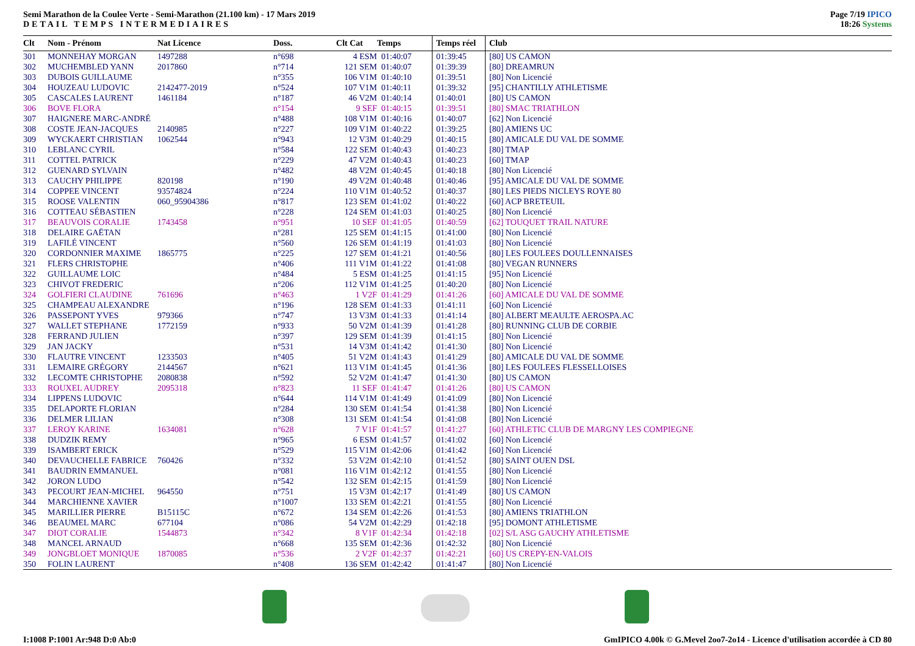Semi Marathon de la Coulee Verte - Semi-Marathon (21.100 km) - 17 Mars 2019
DETAIL TEMPS INTERMEDIAIRES
Page 7/19 IPICO
18:26 Systems
| Clt | Nom - Prénom | Nat Licence | Doss. | Clt Cat | Temps | Temps réel | Club |
| --- | --- | --- | --- | --- | --- | --- | --- |
| 301 | MONNEHAY MORGAN | 1497288 | n°698 | 4 ESM | 01:40:07 | 01:39:45 | [80] US CAMON |
| 302 | MUCHEMBLED YANN | 2017860 | n°714 | 121 SEM | 01:40:07 | 01:39:39 | [80] DREAMRUN |
| 303 | DUBOIS GUILLAUME | | n°355 | 106 V1M | 01:40:10 | 01:39:51 | [80] Non Licencié |
| 304 | HOUZEAU LUDOVIC | 2142477-2019 | n°524 | 107 V1M | 01:40:11 | 01:39:32 | [95] CHANTILLY ATHLETISME |
| 305 | CASCALES LAURENT | 1461184 | n°187 | 46 V2M | 01:40:14 | 01:40:01 | [80] US CAMON |
| 306 | BOVE FLORA | | n°154 | 9 SEF | 01:40:15 | 01:39:51 | [80] SMAC TRIATHLON |
| 307 | HAIGNERE MARC-ANDRÉ | | n°488 | 108 V1M | 01:40:16 | 01:40:07 | [62] Non Licencié |
| 308 | COSTE JEAN-JACQUES | 2140985 | n°227 | 109 V1M | 01:40:22 | 01:39:25 | [80] AMIENS UC |
| 309 | WYCKAERT CHRISTIAN | 1062544 | n°943 | 12 V3M | 01:40:29 | 01:40:15 | [80] AMICALE DU VAL DE SOMME |
| 310 | LEBLANC CYRIL | | n°584 | 122 SEM | 01:40:43 | 01:40:23 | [80] TMAP |
| 311 | COTTEL PATRICK | | n°229 | 47 V2M | 01:40:43 | 01:40:23 | [60] TMAP |
| 312 | GUENARD SYLVAIN | | n°482 | 48 V2M | 01:40:45 | 01:40:18 | [80] Non Licencié |
| 313 | CAUCHY PHILIPPE | 820198 | n°190 | 49 V2M | 01:40:48 | 01:40:46 | [95] AMICALE DU VAL DE SOMME |
| 314 | COPPEE VINCENT | 93574824 | n°224 | 110 V1M | 01:40:52 | 01:40:37 | [80] LES PIEDS NICLEYS ROYE 80 |
| 315 | ROOSE VALENTIN | 060_95904386 | n°817 | 123 SEM | 01:41:02 | 01:40:22 | [60] ACP BRETEUIL |
| 316 | COTTEAU SÉBASTIEN | | n°228 | 124 SEM | 01:41:03 | 01:40:25 | [80] Non Licencié |
| 317 | BEAUVOIS CORALIE | 1743458 | n°951 | 10 SEF | 01:41:05 | 01:40:59 | [62] TOUQUET TRAIL NATURE |
| 318 | DELAIRE GAËTAN | | n°281 | 125 SEM | 01:41:15 | 01:41:00 | [80] Non Licencié |
| 319 | LAFILÉ VINCENT | | n°560 | 126 SEM | 01:41:19 | 01:41:03 | [80] Non Licencié |
| 320 | CORDONNIER MAXIME | 1865775 | n°225 | 127 SEM | 01:41:21 | 01:40:56 | [80] LES FOULEES DOULLENNAISES |
| 321 | FLERS CHRISTOPHE | | n°406 | 111 V1M | 01:41:22 | 01:41:08 | [80] VEGAN RUNNERS |
| 322 | GUILLAUME LOIC | | n°484 | 5 ESM | 01:41:25 | 01:41:15 | [95] Non Licencié |
| 323 | CHIVOT FREDERIC | | n°206 | 112 V1M | 01:41:25 | 01:40:20 | [80] Non Licencié |
| 324 | GOLFIERI CLAUDINE | 761696 | n°463 | 1 V2F | 01:41:29 | 01:41:26 | [60] AMICALE DU VAL DE SOMME |
| 325 | CHAMPEAU ALEXANDRE | | n°196 | 128 SEM | 01:41:33 | 01:41:11 | [60] Non Licencié |
| 326 | PASSEPONT YVES | 979366 | n°747 | 13 V3M | 01:41:33 | 01:41:14 | [80] ALBERT MEAULTE AEROSPA.AC |
| 327 | WALLET STEPHANE | 1772159 | n°933 | 50 V2M | 01:41:39 | 01:41:28 | [80] RUNNING CLUB DE CORBIE |
| 328 | FERRAND JULIEN | | n°397 | 129 SEM | 01:41:39 | 01:41:15 | [80] Non Licencié |
| 329 | JAN JACKY | | n°531 | 14 V3M | 01:41:42 | 01:41:30 | [80] Non Licencié |
| 330 | FLAUTRE VINCENT | 1233503 | n°405 | 51 V2M | 01:41:43 | 01:41:29 | [80] AMICALE DU VAL DE SOMME |
| 331 | LEMAIRE GRÉGORY | 2144567 | n°621 | 113 V1M | 01:41:45 | 01:41:36 | [80] LES FOULEES FLESSELLOISES |
| 332 | LECOMTE CHRISTOPHE | 2080838 | n°592 | 52 V2M | 01:41:47 | 01:41:30 | [80] US CAMON |
| 333 | ROUXEL AUDREY | 2095318 | n°823 | 11 SEF | 01:41:47 | 01:41:26 | [80] US CAMON |
| 334 | LIPPENS LUDOVIC | | n°644 | 114 V1M | 01:41:49 | 01:41:09 | [80] Non Licencié |
| 335 | DELAPORTE FLORIAN | | n°284 | 130 SEM | 01:41:54 | 01:41:38 | [80] Non Licencié |
| 336 | DELMER LILIAN | | n°308 | 131 SEM | 01:41:54 | 01:41:08 | [80] Non Licencié |
| 337 | LEROY KARINE | 1634081 | n°628 | 7 V1F | 01:41:57 | 01:41:27 | [60] ATHLETIC CLUB DE MARGNY LES COMPIEGNE |
| 338 | DUDZIK REMY | | n°965 | 6 ESM | 01:41:57 | 01:41:02 | [60] Non Licencié |
| 339 | ISAMBERT ERICK | | n°529 | 115 V1M | 01:42:06 | 01:41:42 | [60] Non Licencié |
| 340 | DEVAUCHELLE FABRICE | 760426 | n°332 | 53 V2M | 01:42:10 | 01:41:52 | [80] SAINT OUEN DSL |
| 341 | BAUDRIN EMMANUEL | | n°081 | 116 V1M | 01:42:12 | 01:41:55 | [80] Non Licencié |
| 342 | JORON LUDO | | n°542 | 132 SEM | 01:42:15 | 01:41:59 | [80] Non Licencié |
| 343 | PECOURT JEAN-MICHEL | 964550 | n°751 | 15 V3M | 01:42:17 | 01:41:49 | [80] US CAMON |
| 344 | MARCHIENNE XAVIER | | n°1007 | 133 SEM | 01:42:21 | 01:41:55 | [80] Non Licencié |
| 345 | MARILLIER PIERRE | B15115C | n°672 | 134 SEM | 01:42:26 | 01:41:53 | [80] AMIENS TRIATHLON |
| 346 | BEAUMEL MARC | 677104 | n°086 | 54 V2M | 01:42:29 | 01:42:18 | [95] DOMONT ATHLETISME |
| 347 | DIOT CORALIE | 1544873 | n°342 | 8 V1F | 01:42:34 | 01:42:18 | [02] S/L ASG GAUCHY ATHLETISME |
| 348 | MANCEL ARNAUD | | n°668 | 135 SEM | 01:42:36 | 01:42:32 | [80] Non Licencié |
| 349 | JONGBLOET MONIQUE | 1870085 | n°536 | 2 V2F | 01:42:37 | 01:42:21 | [60] US CREPY-EN-VALOIS |
| 350 | FOLIN LAURENT | | n°408 | 136 SEM | 01:42:42 | 01:41:47 | [80] Non Licencié |
I:1008 P:1001 Ar:948 D:0 Ab:0 GmIPICO 4.00k © G.Mevel 2oo7-2o14 - Licence d'utilisation accordée à CD 80